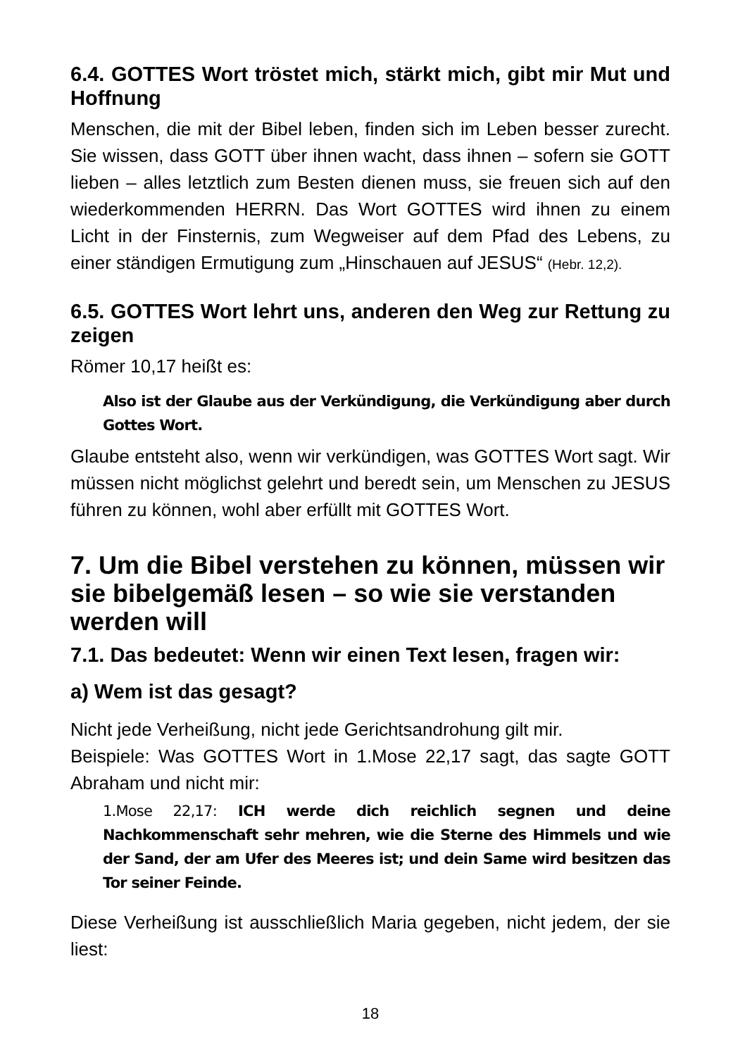6.4. GOTTES Wort tröstet mich, stärkt mich, gibt mir Mut und Hoffnung
Menschen, die mit der Bibel leben, finden sich im Leben besser zurecht. Sie wissen, dass GOTT über ihnen wacht, dass ihnen – sofern sie GOTT lieben – alles letztlich zum Besten dienen muss, sie freuen sich auf den wiederkommenden HERRN. Das Wort GOTTES wird ihnen zu einem Licht in der Finsternis, zum Wegweiser auf dem Pfad des Lebens, zu einer ständigen Ermutigung zum „Hinschauen auf JESUS“ (Hebr. 12,2).
6.5. GOTTES Wort lehrt uns, anderen den Weg zur Rettung zu zeigen
Römer 10,17 heißt es:
Also ist der Glaube aus der Verkündigung, die Verkündigung aber durch Gottes Wort.
Glaube entsteht also, wenn wir verkündigen, was GOTTES Wort sagt. Wir müssen nicht möglichst gelehrt und beredt sein, um Menschen zu JESUS führen zu können, wohl aber erfüllt mit GOTTES Wort.
7. Um die Bibel verstehen zu können, müssen wir sie bibelgemäß lesen – so wie sie verstanden werden will
7.1. Das bedeutet: Wenn wir einen Text lesen, fragen wir:
a) Wem ist das gesagt?
Nicht jede Verheißung, nicht jede Gerichtsandrohung gilt mir.
Beispiele: Was GOTTES Wort in 1.Mose 22,17 sagt, das sagte GOTT Abraham und nicht mir:
1.Mose 22,17: ICH werde dich reichlich segnen und deine Nachkommenschaft sehr mehren, wie die Sterne des Himmels und wie der Sand, der am Ufer des Meeres ist; und dein Same wird besitzen das Tor seiner Feinde.
Diese Verheißung ist ausschließlich Maria gegeben, nicht jedem, der sie liest:
18